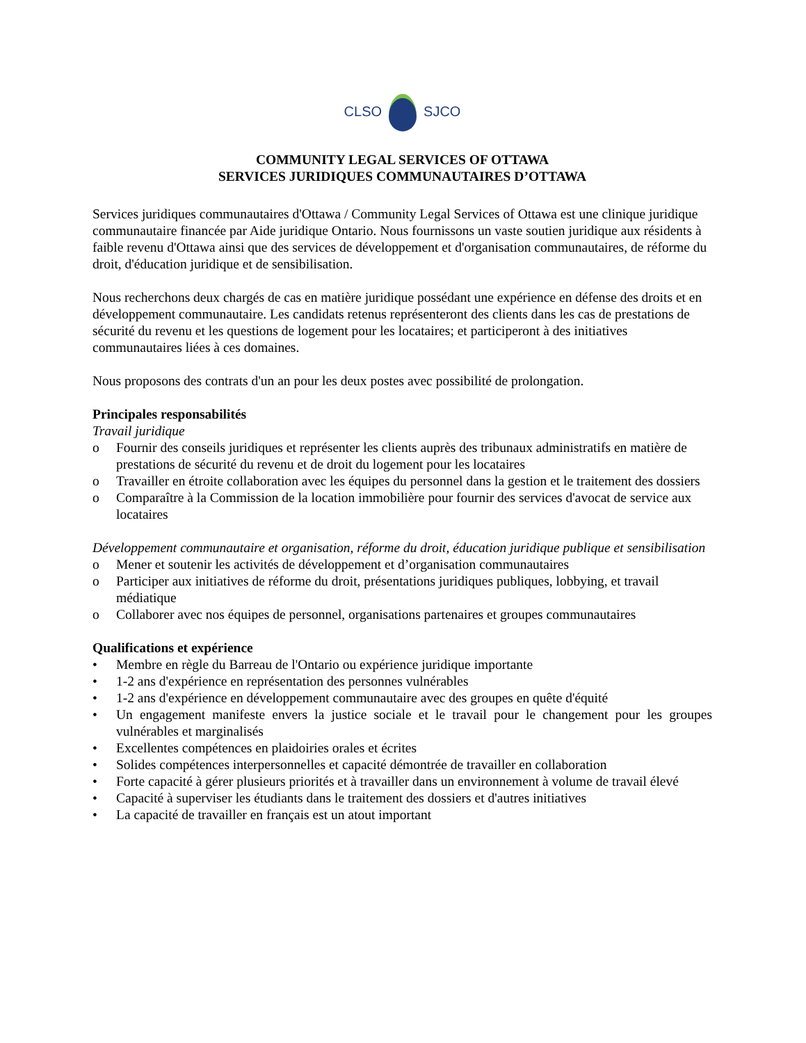CLSO SJCO
COMMUNITY LEGAL SERVICES OF OTTAWA
SERVICES JURIDIQUES COMMUNAUTAIRES D’OTTAWA
Services juridiques communautaires d'Ottawa / Community Legal Services of Ottawa est une clinique juridique communautaire financée par Aide juridique Ontario. Nous fournissons un vaste soutien juridique aux résidents à faible revenu d'Ottawa ainsi que des services de développement et d'organisation communautaires, de réforme du droit, d'éducation juridique et de sensibilisation.
Nous recherchons deux chargés de cas en matière juridique possédant une expérience en défense des droits et en développement communautaire. Les candidats retenus représenteront des clients dans les cas de prestations de sécurité du revenu et les questions de logement pour les locataires; et participeront à des initiatives communautaires liées à ces domaines.
Nous proposons des contrats d'un an pour les deux postes avec possibilité de prolongation.
Principales responsabilités
Travail juridique
o Fournir des conseils juridiques et représenter les clients auprès des tribunaux administratifs en matière de prestations de sécurité du revenu et de droit du logement pour les locataires
o Travailler en étroite collaboration avec les équipes du personnel dans la gestion et le traitement des dossiers
o Comparaître à la Commission de la location immobilière pour fournir des services d'avocat de service aux locataires
Développement communautaire et organisation, réforme du droit, éducation juridique publique et sensibilisation
o Mener et soutenir les activités de développement et d’organisation communautaires
o Participer aux initiatives de réforme du droit, présentations juridiques publiques, lobbying, et travail médiatique
o Collaborer avec nos équipes de personnel, organisations partenaires et groupes communautaires
Qualifications et expérience
• Membre en règle du Barreau de l'Ontario ou expérience juridique importante
• 1-2 ans d'expérience en représentation des personnes vulnérables
• 1-2 ans d'expérience en développement communautaire avec des groupes en quête d'équité
• Un engagement manifeste envers la justice sociale et le travail pour le changement pour les groupes vulnérables et marginalisés
• Excellentes compétences en plaidoiries orales et écrites
• Solides compétences interpersonnelles et capacité démontrée de travailler en collaboration
• Forte capacité à gérer plusieurs priorités et à travailler dans un environnement à volume de travail élevé
• Capacité à superviser les étudiants dans le traitement des dossiers et d'autres initiatives
• La capacité de travailler en français est un atout important